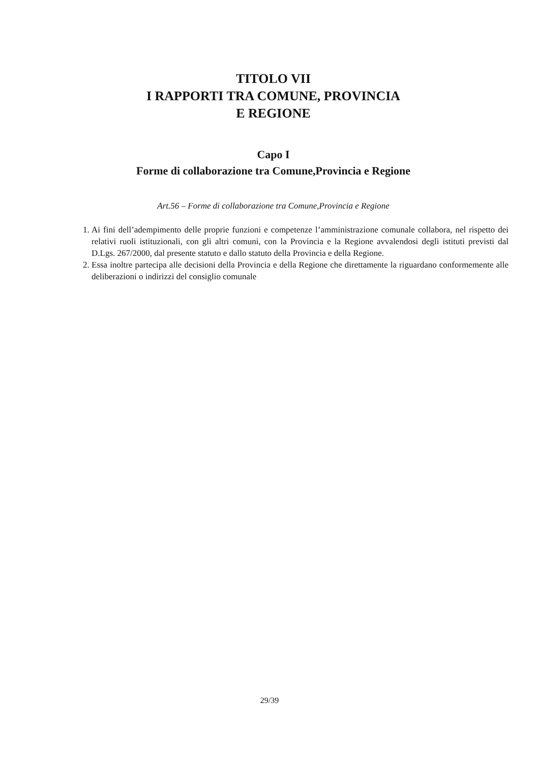TITOLO VII
I RAPPORTI TRA COMUNE, PROVINCIA
E REGIONE
Capo I
Forme di collaborazione tra Comune,Provincia e Regione
Art.56 – Forme di collaborazione tra Comune,Provincia e Regione
1. Ai fini dell’adempimento delle proprie funzioni e competenze l’amministrazione comunale collabora, nel rispetto dei relativi ruoli istituzionali, con gli altri comuni, con la Provincia e la Regione avvalendosi degli istituti previsti dal D.Lgs. 267/2000, dal presente statuto e dallo statuto della Provincia e della Regione.
2. Essa inoltre partecipa alle decisioni della Provincia e della Regione che direttamente la riguardano conformemente alle deliberazioni o indirizzi del consiglio comunale
29/39